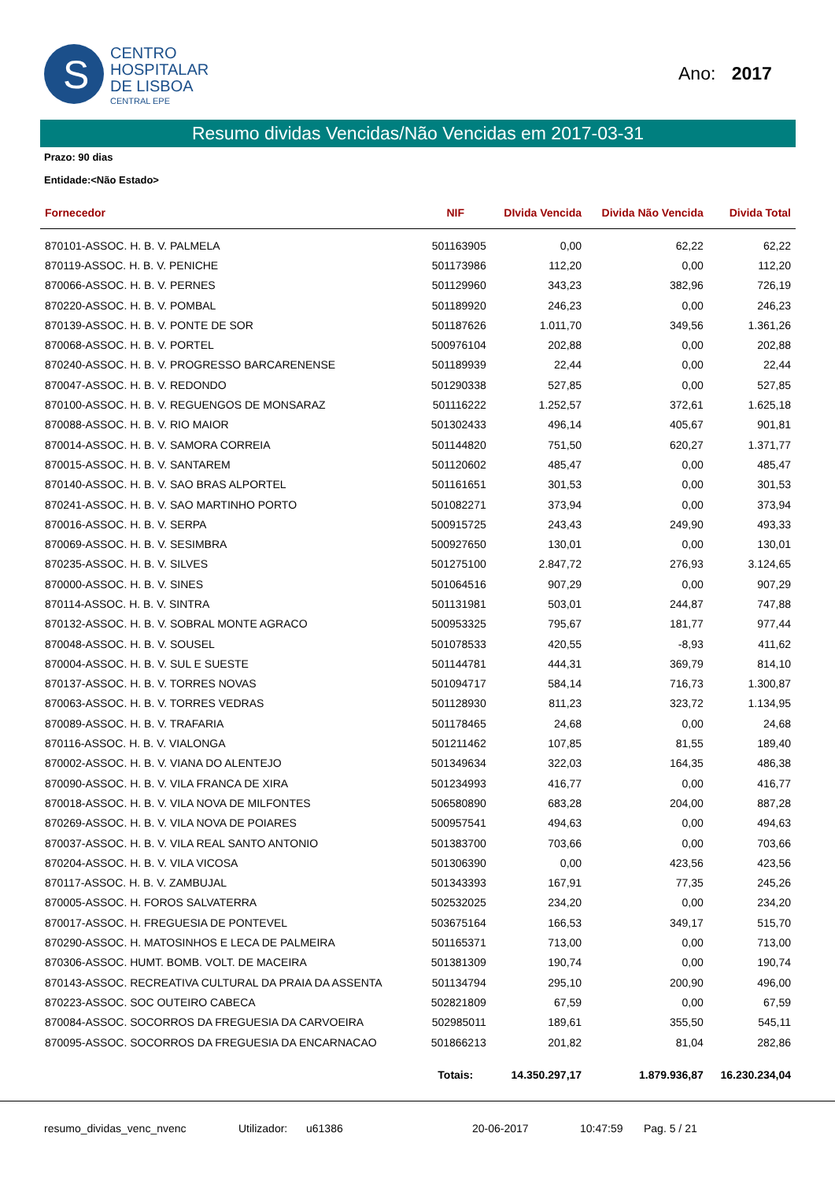S
CENTRO
HOSPITALAR
DE LISBOA
CENTRAL EPE
Ano: 2017
Resumo dividas Vencidas/Não Vencidas em 2017-03-31
Prazo: 90 dias
Entidade:<Não Estado>
| Fornecedor | NIF | DIvida Vencida | Divida Não Vencida | Divida Total |
| --- | --- | --- | --- | --- |
| 870101-ASSOC. H. B. V. PALMELA | 501163905 | 0,00 | 62,22 | 62,22 |
| 870119-ASSOC. H. B. V. PENICHE | 501173986 | 112,20 | 0,00 | 112,20 |
| 870066-ASSOC. H. B. V. PERNES | 501129960 | 343,23 | 382,96 | 726,19 |
| 870220-ASSOC. H. B. V. POMBAL | 501189920 | 246,23 | 0,00 | 246,23 |
| 870139-ASSOC. H. B. V. PONTE DE SOR | 501187626 | 1.011,70 | 349,56 | 1.361,26 |
| 870068-ASSOC. H. B. V. PORTEL | 500976104 | 202,88 | 0,00 | 202,88 |
| 870240-ASSOC. H. B. V. PROGRESSO BARCARENENSE | 501189939 | 22,44 | 0,00 | 22,44 |
| 870047-ASSOC. H. B. V. REDONDO | 501290338 | 527,85 | 0,00 | 527,85 |
| 870100-ASSOC. H. B. V. REGUENGOS DE MONSARAZ | 501116222 | 1.252,57 | 372,61 | 1.625,18 |
| 870088-ASSOC. H. B. V. RIO MAIOR | 501302433 | 496,14 | 405,67 | 901,81 |
| 870014-ASSOC. H. B. V. SAMORA CORREIA | 501144820 | 751,50 | 620,27 | 1.371,77 |
| 870015-ASSOC. H. B. V. SANTAREM | 501120602 | 485,47 | 0,00 | 485,47 |
| 870140-ASSOC. H. B. V. SAO BRAS ALPORTEL | 501161651 | 301,53 | 0,00 | 301,53 |
| 870241-ASSOC. H. B. V. SAO MARTINHO PORTO | 501082271 | 373,94 | 0,00 | 373,94 |
| 870016-ASSOC. H. B. V. SERPA | 500915725 | 243,43 | 249,90 | 493,33 |
| 870069-ASSOC. H. B. V. SESIMBRA | 500927650 | 130,01 | 0,00 | 130,01 |
| 870235-ASSOC. H. B. V. SILVES | 501275100 | 2.847,72 | 276,93 | 3.124,65 |
| 870000-ASSOC. H. B. V. SINES | 501064516 | 907,29 | 0,00 | 907,29 |
| 870114-ASSOC. H. B. V. SINTRA | 501131981 | 503,01 | 244,87 | 747,88 |
| 870132-ASSOC. H. B. V. SOBRAL MONTE AGRACO | 500953325 | 795,67 | 181,77 | 977,44 |
| 870048-ASSOC. H. B. V. SOUSEL | 501078533 | 420,55 | -8,93 | 411,62 |
| 870004-ASSOC. H. B. V. SUL E SUESTE | 501144781 | 444,31 | 369,79 | 814,10 |
| 870137-ASSOC. H. B. V. TORRES NOVAS | 501094717 | 584,14 | 716,73 | 1.300,87 |
| 870063-ASSOC. H. B. V. TORRES VEDRAS | 501128930 | 811,23 | 323,72 | 1.134,95 |
| 870089-ASSOC. H. B. V. TRAFARIA | 501178465 | 24,68 | 0,00 | 24,68 |
| 870116-ASSOC. H. B. V. VIALONGA | 501211462 | 107,85 | 81,55 | 189,40 |
| 870002-ASSOC. H. B. V. VIANA DO ALENTEJO | 501349634 | 322,03 | 164,35 | 486,38 |
| 870090-ASSOC. H. B. V. VILA FRANCA DE XIRA | 501234993 | 416,77 | 0,00 | 416,77 |
| 870018-ASSOC. H. B. V. VILA NOVA DE MILFONTES | 506580890 | 683,28 | 204,00 | 887,28 |
| 870269-ASSOC. H. B. V. VILA NOVA DE POIARES | 500957541 | 494,63 | 0,00 | 494,63 |
| 870037-ASSOC. H. B. V. VILA REAL SANTO ANTONIO | 501383700 | 703,66 | 0,00 | 703,66 |
| 870204-ASSOC. H. B. V. VILA VICOSA | 501306390 | 0,00 | 423,56 | 423,56 |
| 870117-ASSOC. H. B. V. ZAMBUJAL | 501343393 | 167,91 | 77,35 | 245,26 |
| 870005-ASSOC. H. FOROS SALVATERRA | 502532025 | 234,20 | 0,00 | 234,20 |
| 870017-ASSOC. H. FREGUESIA DE PONTEVEL | 503675164 | 166,53 | 349,17 | 515,70 |
| 870290-ASSOC. H. MATOSINHOS E LECA DE PALMEIRA | 501165371 | 713,00 | 0,00 | 713,00 |
| 870306-ASSOC. HUMT. BOMB. VOLT. DE MACEIRA | 501381309 | 190,74 | 0,00 | 190,74 |
| 870143-ASSOC. RECREATIVA CULTURAL DA PRAIA DA ASSENTA | 501134794 | 295,10 | 200,90 | 496,00 |
| 870223-ASSOC. SOC OUTEIRO CABECA | 502821809 | 67,59 | 0,00 | 67,59 |
| 870084-ASSOC. SOCORROS DA FREGUESIA DA CARVOEIRA | 502985011 | 189,61 | 355,50 | 545,11 |
| 870095-ASSOC. SOCORROS DA FREGUESIA DA ENCARNACAO | 501866213 | 201,82 | 81,04 | 282,86 |
| | Totais: | 14.350.297,17 | 1.879.936,87 | 16.230.234,04 |
resumo_dividas_venc_nvenc Utilizador: u61386 20-06-2017 10:47:59 Pag. 5 / 21